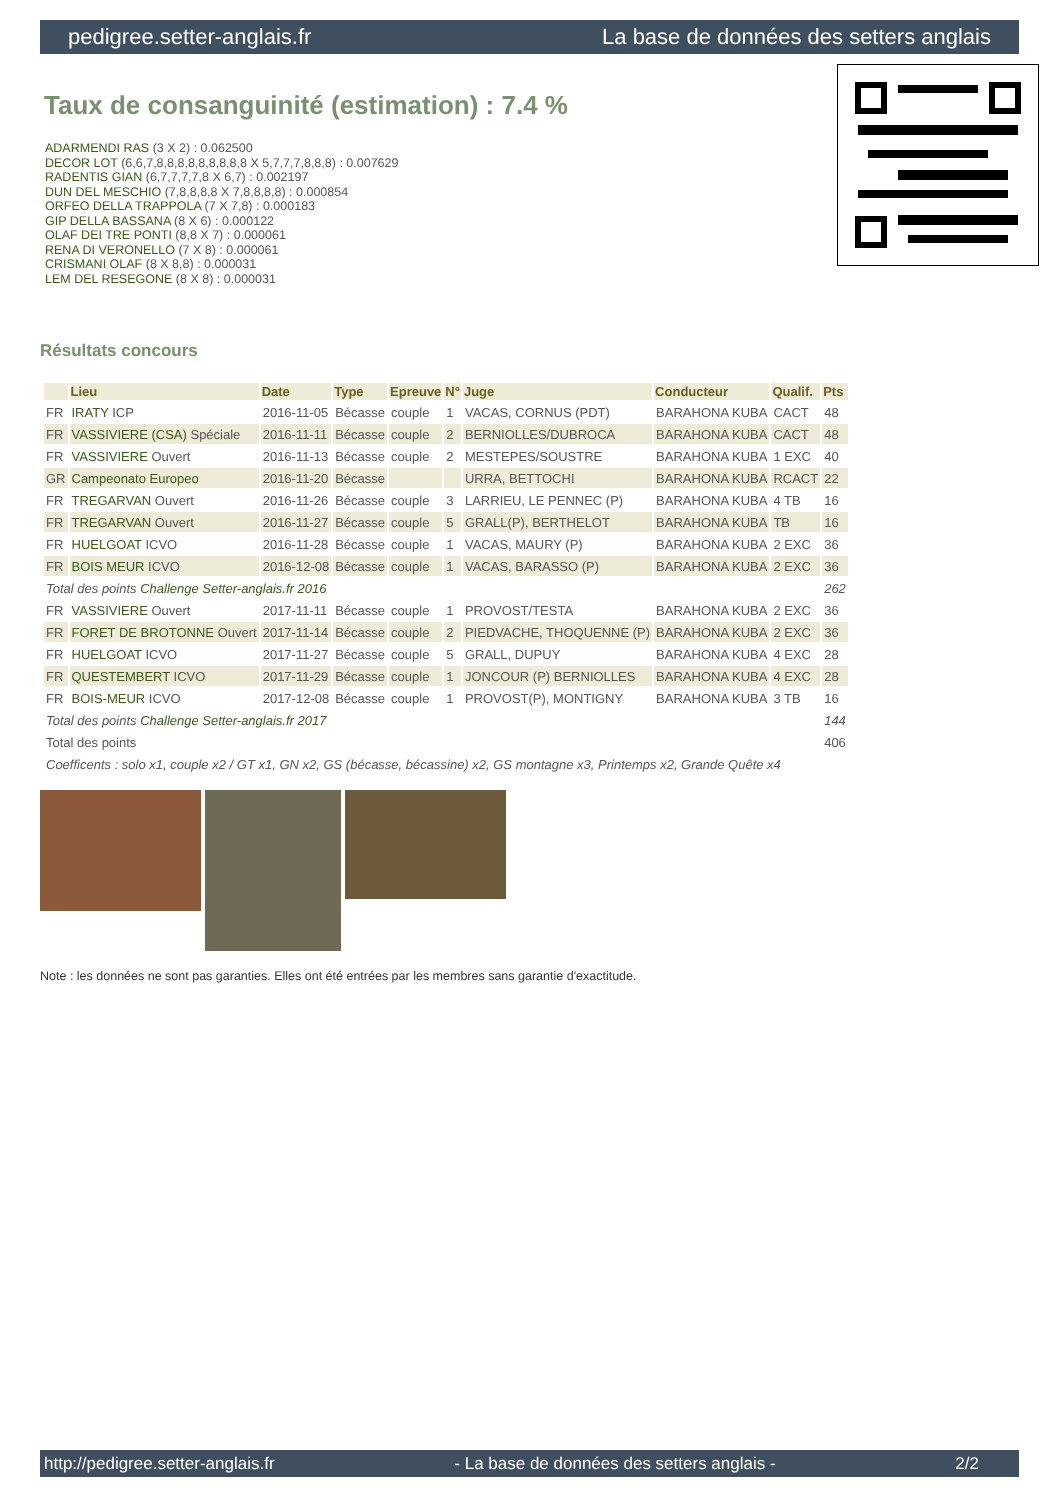pedigree.setter-anglais.fr La base de données des setters anglais
Taux de consanguinité (estimation) : 7.4 %
ADARMENDI RAS (3 X 2) : 0.062500
DECOR LOT (6,6,7,8,8,8,8,8,8,8,8,8 X 5,7,7,7,8,8,8) : 0.007629
RADENTIS GIAN (6,7,7,7,7,8 X 6,7) : 0.002197
DUN DEL MESCHIO (7,8,8,8,8 X 7,8,8,8,8) : 0.000854
ORFEO DELLA TRAPPOLA (7 X 7,8) : 0.000183
GIP DELLA BASSANA (8 X 6) : 0.000122
OLAF DEI TRE PONTI (8,8 X 7) : 0.000061
RENA DI VERONELLO (7 X 8) : 0.000061
CRISMANI OLAF (8 X 8,8) : 0.000031
LEM DEL RESEGONE (8 X 8) : 0.000031
Résultats concours
| | Lieu | Date | Type | Epreuve | N° | Juge | Conducteur | Qualif. | Pts |
| --- | --- | --- | --- | --- | --- | --- | --- | --- | --- |
| FR | IRATY ICP | 2016-11-05 | Bécasse | couple | 1 | VACAS, CORNUS (PDT) | BARAHONA KUBA | CACT | 48 |
| FR | VASSIVIERE (CSA) Spéciale | 2016-11-11 | Bécasse | couple | 2 | BERNIOLLES/DUBROCA | BARAHONA KUBA | CACT | 48 |
| FR | VASSIVIERE Ouvert | 2016-11-13 | Bécasse | couple | 2 | MESTEPES/SOUSTRE | BARAHONA KUBA | 1 EXC | 40 |
| GR | Campeonato Europeo | 2016-11-20 | Bécasse | | | URRA, BETTOCHI | BARAHONA KUBA | RCACT | 22 |
| FR | TREGARVAN Ouvert | 2016-11-26 | Bécasse | couple | 3 | LARRIEU, LE PENNEC (P) | BARAHONA KUBA | 4 TB | 16 |
| FR | TREGARVAN Ouvert | 2016-11-27 | Bécasse | couple | 5 | GRALL(P), BERTHELOT | BARAHONA KUBA | TB | 16 |
| FR | HUELGOAT ICVO | 2016-11-28 | Bécasse | couple | 1 | VACAS, MAURY (P) | BARAHONA KUBA | 2 EXC | 36 |
| FR | BOIS MEUR ICVO | 2016-12-08 | Bécasse | couple | 1 | VACAS, BARASSO (P) | BARAHONA KUBA | 2 EXC | 36 |
| Total des points Challenge Setter-anglais.fr 2016 | | | | | | | | | 262 |
| FR | VASSIVIERE Ouvert | 2017-11-11 | Bécasse | couple | 1 | PROVOST/TESTA | BARAHONA KUBA | 2 EXC | 36 |
| FR | FORET DE BROTONNE Ouvert | 2017-11-14 | Bécasse | couple | 2 | PIEDVACHE, THOQUENNE (P) | BARAHONA KUBA | 2 EXC | 36 |
| FR | HUELGOAT ICVO | 2017-11-27 | Bécasse | couple | 5 | GRALL, DUPUY | BARAHONA KUBA | 4 EXC | 28 |
| FR | QUESTEMBERT ICVO | 2017-11-29 | Bécasse | couple | 1 | JONCOUR (P) BERNIOLLES | BARAHONA KUBA | 4 EXC | 28 |
| FR | BOIS-MEUR ICVO | 2017-12-08 | Bécasse | couple | 1 | PROVOST(P), MONTIGNY | BARAHONA KUBA | 3 TB | 16 |
| Total des points Challenge Setter-anglais.fr 2017 | | | | | | | | | 144 |
| Total des points | | | | | | | | | 406 |
| Coefficents : solo x1, couple x2 / GT x1, GN x2, GS (bécasse, bécassine) x2, GS montagne x3, Printemps x2, Grande Quête x4 | | | | | | | | | |
Note : les données ne sont pas garanties. Elles ont été entrées par les membres sans garantie d'exactitude.
http://pedigree.setter-anglais.fr - La base de données des setters anglais - 2/2